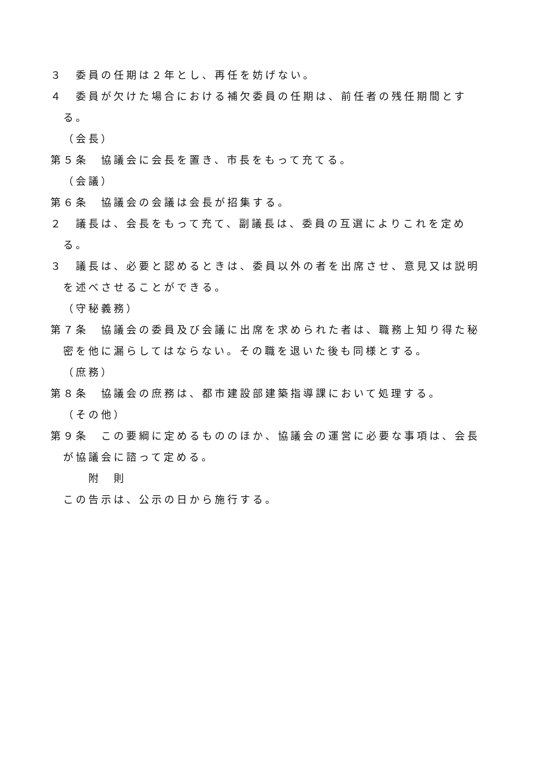３　委員の任期は２年とし、再任を妨げない。
４　委員が欠けた場合における補欠委員の任期は、前任者の残任期間とする。
（会長）
第５条　協議会に会長を置き、市長をもって充てる。
（会議）
第６条　協議会の会議は会長が招集する。
２　議長は、会長をもって充て、副議長は、委員の互選によりこれを定める。
３　議長は、必要と認めるときは、委員以外の者を出席させ、意見又は説明を述べさせることができる。
（守秘義務）
第７条　協議会の委員及び会議に出席を求められた者は、職務上知り得た秘密を他に漏らしてはならない。その職を退いた後も同様とする。
（庶務）
第８条　協議会の庶務は、都市建設部建築指導課において処理する。
（その他）
第９条　この要綱に定めるもののほか、協議会の運営に必要な事項は、会長が協議会に諮って定める。
附　則
この告示は、公示の日から施行する。